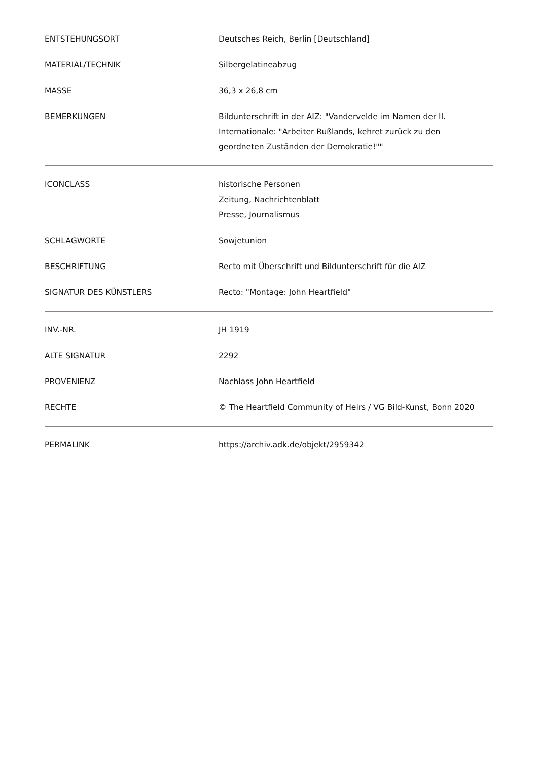| ENTSTEHUNGSORT | Deutsches Reich, Berlin [Deutschland] |
| MATERIAL/TECHNIK | Silbergelatineabzug |
| MASSE | 36,3 x 26,8 cm |
| BEMERKUNGEN | Bildunterschrift in der AIZ: "Vandervelde im Namen der II. Internationale: "Arbeiter Rußlands, kehret zurück zu den geordneten Zuständen der Demokratie!"" |
| ICONCLASS | historische Personen Zeitung, Nachrichtenblatt Presse, Journalismus |
| SCHLAGWORTE | Sowjetunion |
| BESCHRIFTUNG | Recto mit Überschrift und Bildunterschrift für die AIZ |
| SIGNATUR DES KÜNSTLERS | Recto: "Montage: John Heartfield" |
| INV.-NR. | JH 1919 |
| ALTE SIGNATUR | 2292 |
| PROVENIENZ | Nachlass John Heartfield |
| RECHTE | © The Heartfield Community of Heirs / VG Bild-Kunst, Bonn 2020 |
| PERMALINK | https://archiv.adk.de/objekt/2959342 |